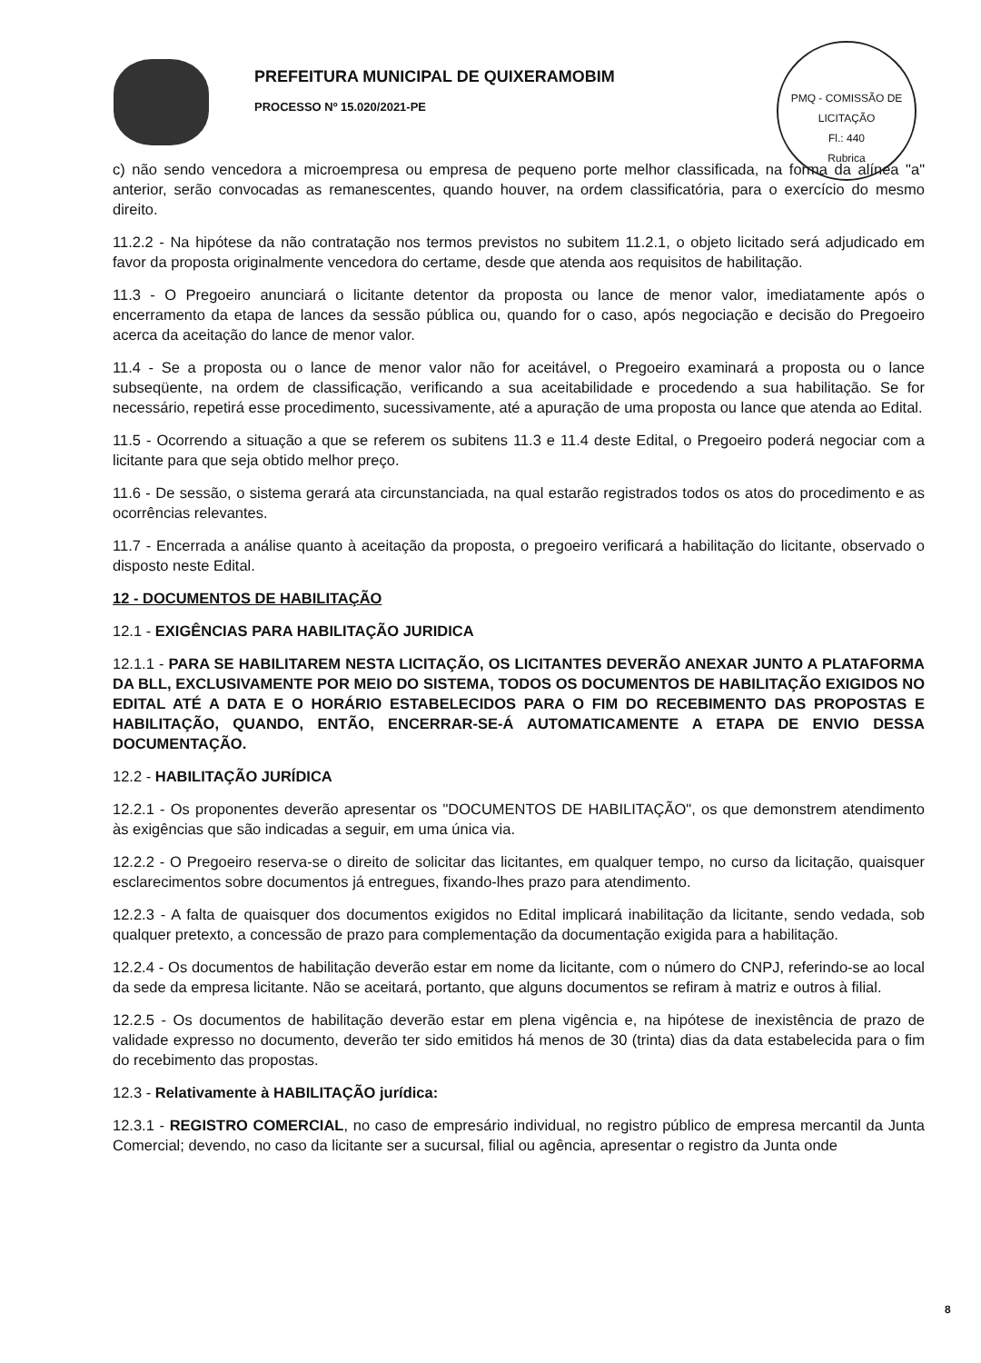PREFEITURA MUNICIPAL DE QUIXERAMOBIM
PROCESSO Nº 15.020/2021-PE
PMQ - COMISSÃO DE LICITAÇÃO
Fl.: 440
Rubrica
c) não sendo vencedora a microempresa ou empresa de pequeno porte melhor classificada, na forma da alínea "a" anterior, serão convocadas as remanescentes, quando houver, na ordem classificatória, para o exercício do mesmo direito.
11.2.2 - Na hipótese da não contratação nos termos previstos no subitem 11.2.1, o objeto licitado será adjudicado em favor da proposta originalmente vencedora do certame, desde que atenda aos requisitos de habilitação.
11.3 - O Pregoeiro anunciará o licitante detentor da proposta ou lance de menor valor, imediatamente após o encerramento da etapa de lances da sessão pública ou, quando for o caso, após negociação e decisão do Pregoeiro acerca da aceitação do lance de menor valor.
11.4 - Se a proposta ou o lance de menor valor não for aceitável, o Pregoeiro examinará a proposta ou o lance subseqüente, na ordem de classificação, verificando a sua aceitabilidade e procedendo a sua habilitação. Se for necessário, repetirá esse procedimento, sucessivamente, até a apuração de uma proposta ou lance que atenda ao Edital.
11.5 - Ocorrendo a situação a que se referem os subitens 11.3 e 11.4 deste Edital, o Pregoeiro poderá negociar com a licitante para que seja obtido melhor preço.
11.6 - De sessão, o sistema gerará ata circunstanciada, na qual estarão registrados todos os atos do procedimento e as ocorrências relevantes.
11.7 - Encerrada a análise quanto à aceitação da proposta, o pregoeiro verificará a habilitação do licitante, observado o disposto neste Edital.
12 - DOCUMENTOS DE HABILITAÇÃO
12.1 - EXIGÊNCIAS PARA HABILITAÇÃO JURIDICA
12.1.1 - PARA SE HABILITAREM NESTA LICITAÇÃO, OS LICITANTES DEVERÃO ANEXAR JUNTO A PLATAFORMA DA BLL, EXCLUSIVAMENTE POR MEIO DO SISTEMA, TODOS OS DOCUMENTOS DE HABILITAÇÃO EXIGIDOS NO EDITAL ATÉ A DATA E O HORÁRIO ESTABELECIDOS PARA O FIM DO RECEBIMENTO DAS PROPOSTAS E HABILITAÇÃO, QUANDO, ENTÃO, ENCERRAR-SE-Á AUTOMATICAMENTE A ETAPA DE ENVIO DESSA DOCUMENTAÇÃO.
12.2 - HABILITAÇÃO JURÍDICA
12.2.1 - Os proponentes deverão apresentar os "DOCUMENTOS DE HABILITAÇÃO", os que demonstrem atendimento às exigências que são indicadas a seguir, em uma única via.
12.2.2 - O Pregoeiro reserva-se o direito de solicitar das licitantes, em qualquer tempo, no curso da licitação, quaisquer esclarecimentos sobre documentos já entregues, fixando-lhes prazo para atendimento.
12.2.3 - A falta de quaisquer dos documentos exigidos no Edital implicará inabilitação da licitante, sendo vedada, sob qualquer pretexto, a concessão de prazo para complementação da documentação exigida para a habilitação.
12.2.4 - Os documentos de habilitação deverão estar em nome da licitante, com o número do CNPJ, referindo-se ao local da sede da empresa licitante. Não se aceitará, portanto, que alguns documentos se refiram à matriz e outros à filial.
12.2.5 - Os documentos de habilitação deverão estar em plena vigência e, na hipótese de inexistência de prazo de validade expresso no documento, deverão ter sido emitidos há menos de 30 (trinta) dias da data estabelecida para o fim do recebimento das propostas.
12.3 - Relativamente à HABILITAÇÃO jurídica:
12.3.1 - REGISTRO COMERCIAL, no caso de empresário individual, no registro público de empresa mercantil da Junta Comercial; devendo, no caso da licitante ser a sucursal, filial ou agência, apresentar o registro da Junta onde
8